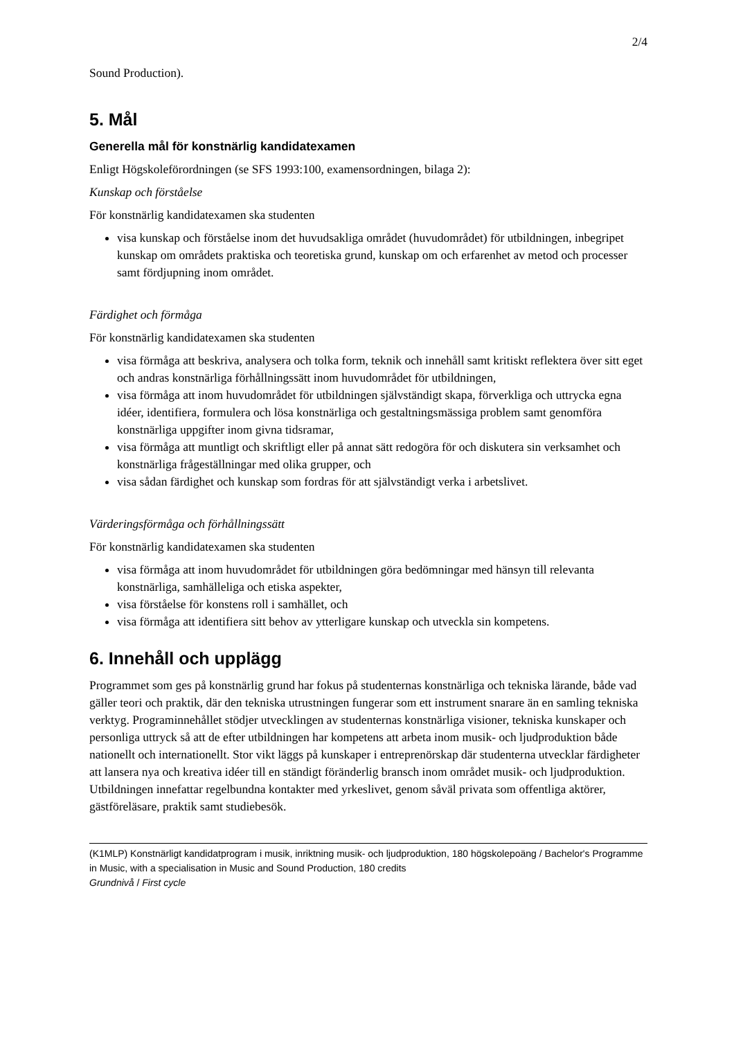2/4
Sound Production).
5. Mål
Generella mål för konstnärlig kandidatexamen
Enligt Högskoleförordningen (se SFS 1993:100, examensordningen, bilaga 2):
Kunskap och förståelse
För konstnärlig kandidatexamen ska studenten
visa kunskap och förståelse inom det huvudsakliga området (huvudområdet) för utbildningen, inbegripet kunskap om områdets praktiska och teoretiska grund, kunskap om och erfarenhet av metod och processer samt fördjupning inom området.
Färdighet och förmåga
För konstnärlig kandidatexamen ska studenten
visa förmåga att beskriva, analysera och tolka form, teknik och innehåll samt kritiskt reflektera över sitt eget och andras konstnärliga förhållningssätt inom huvudområdet för utbildningen,
visa förmåga att inom huvudområdet för utbildningen självständigt skapa, förverkliga och uttrycka egna idéer, identifiera, formulera och lösa konstnärliga och gestaltningsmässiga problem samt genomföra konstnärliga uppgifter inom givna tidsramar,
visa förmåga att muntligt och skriftligt eller på annat sätt redogöra för och diskutera sin verksamhet och konstnärliga frågeställningar med olika grupper, och
visa sådan färdighet och kunskap som fordras för att självständigt verka i arbetslivet.
Värderingsförmåga och förhållningssätt
För konstnärlig kandidatexamen ska studenten
visa förmåga att inom huvudområdet för utbildningen göra bedömningar med hänsyn till relevanta konstnärliga, samhälleliga och etiska aspekter,
visa förståelse för konstens roll i samhället, och
visa förmåga att identifiera sitt behov av ytterligare kunskap och utveckla sin kompetens.
6. Innehåll och upplägg
Programmet som ges på konstnärlig grund har fokus på studenternas konstnärliga och tekniska lärande, både vad gäller teori och praktik, där den tekniska utrustningen fungerar som ett instrument snarare än en samling tekniska verktyg. Programinnehållet stödjer utvecklingen av studenternas konstnärliga visioner, tekniska kunskaper och personliga uttryck så att de efter utbildningen har kompetens att arbeta inom musik- och ljudproduktion både nationellt och internationellt. Stor vikt läggs på kunskaper i entreprenörskap där studenterna utvecklar färdigheter att lansera nya och kreativa idéer till en ständigt föränderlig bransch inom området musik- och ljudproduktion. Utbildningen innefattar regelbundna kontakter med yrkeslivet, genom såväl privata som offentliga aktörer, gästföreläsare, praktik samt studiebesök.
(K1MLP) Konstnärligt kandidatprogram i musik, inriktning musik- och ljudproduktion, 180 högskolepoäng / Bachelor's Programme in Music, with a specialisation in Music and Sound Production, 180 credits
Grundnivå / First cycle